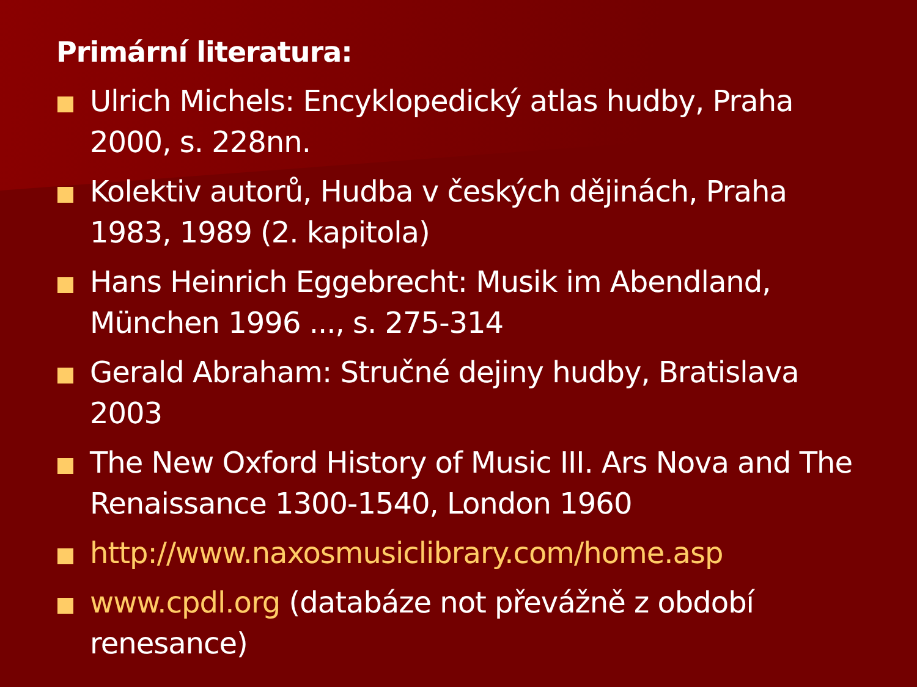Primární literatura:
Ulrich Michels: Encyklopedický atlas hudby, Praha 2000, s. 228nn.
Kolektiv autorů, Hudba v českých dějinách, Praha 1983, 1989 (2. kapitola)
Hans Heinrich Eggebrecht: Musik im Abendland, München 1996 ..., s. 275-314
Gerald Abraham: Stručné dejiny hudby, Bratislava 2003
The New Oxford History of Music III. Ars Nova and The Renaissance 1300-1540, London 1960
http://www.naxosmusiclibrary.com/home.asp
www.cpdl.org (databáze not převážně z období renesance)